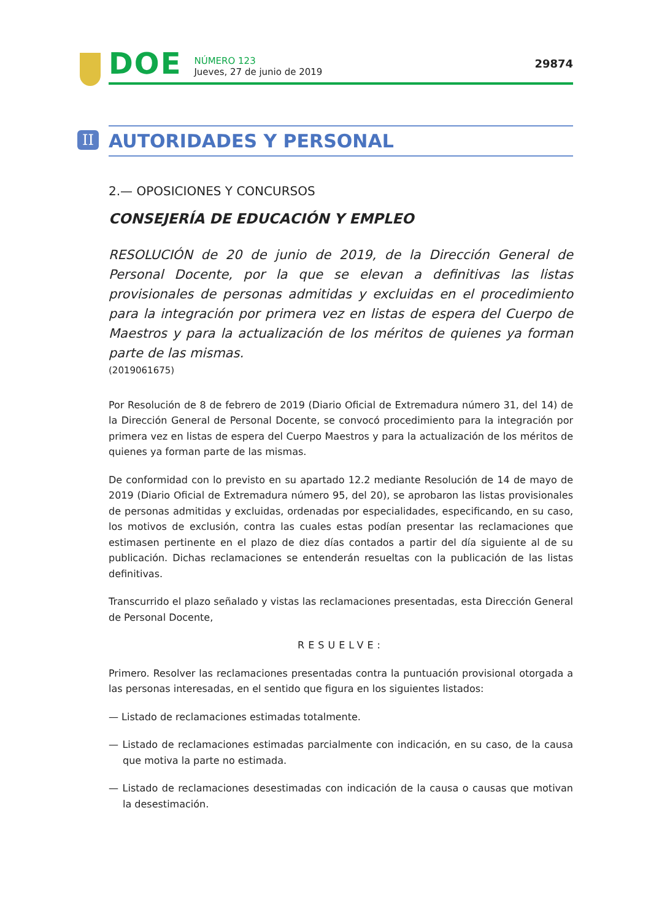DOE
NÚMERO 123
Jueves, 27 de junio de 2019
29874
II AUTORIDADES Y PERSONAL
2.— OPOSICIONES Y CONCURSOS
CONSEJERÍA DE EDUCACIÓN Y EMPLEO
RESOLUCIÓN de 20 de junio de 2019, de la Dirección General de Personal Docente, por la que se elevan a definitivas las listas provisionales de personas admitidas y excluidas en el procedimiento para la integración por primera vez en listas de espera del Cuerpo de Maestros y para la actualización de los méritos de quienes ya forman parte de las mismas.
(2019061675)
Por Resolución de 8 de febrero de 2019 (Diario Oficial de Extremadura número 31, del 14) de la Dirección General de Personal Docente, se convocó procedimiento para la integración por primera vez en listas de espera del Cuerpo Maestros y para la actualización de los méritos de quienes ya forman parte de las mismas.
De conformidad con lo previsto en su apartado 12.2 mediante Resolución de 14 de mayo de 2019 (Diario Oficial de Extremadura número 95, del 20), se aprobaron las listas provisionales de personas admitidas y excluidas, ordenadas por especialidades, especificando, en su caso, los motivos de exclusión, contra las cuales estas podían presentar las reclamaciones que estimasen pertinente en el plazo de diez días contados a partir del día siguiente al de su publicación. Dichas reclamaciones se entenderán resueltas con la publicación de las listas definitivas.
Transcurrido el plazo señalado y vistas las reclamaciones presentadas, esta Dirección General de Personal Docente,
RESUELVE:
Primero. Resolver las reclamaciones presentadas contra la puntuación provisional otorgada a las personas interesadas, en el sentido que figura en los siguientes listados:
— Listado de reclamaciones estimadas totalmente.
— Listado de reclamaciones estimadas parcialmente con indicación, en su caso, de la causa que motiva la parte no estimada.
— Listado de reclamaciones desestimadas con indicación de la causa o causas que motivan la desestimación.